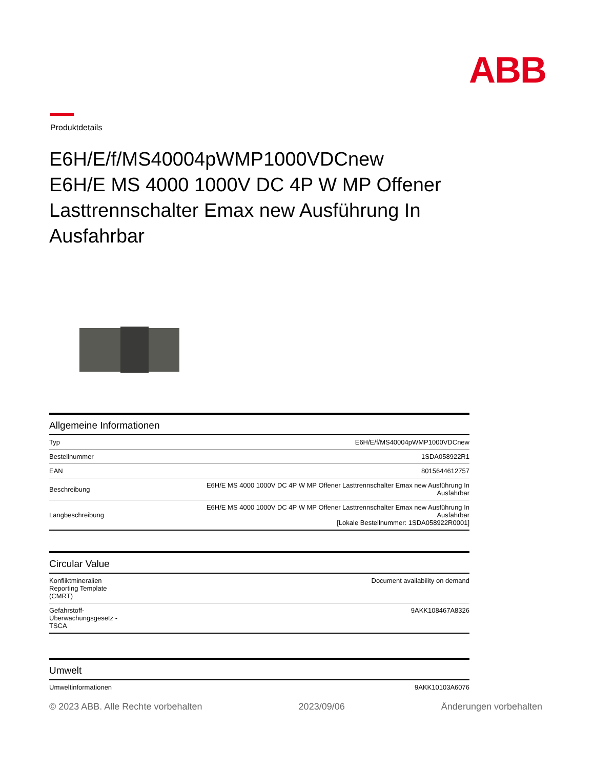ABB
Produktdetails
E6H/E/f/MS40004pWMP1000VDCnew
E6H/E MS 4000 1000V DC 4P W MP Offener Lasttrennschalter Emax new Ausführung In Ausfahrbar
Allgemeine Informationen
| Typ | E6H/E/f/MS40004pWMP1000VDCnew |
| Bestellnummer | 1SDA058922R1 |
| EAN | 8015644612757 |
| Beschreibung | E6H/E MS 4000 1000V DC 4P W MP Offener Lasttrennschalter Emax new Ausführung In Ausfahrbar |
| Langbeschreibung | E6H/E MS 4000 1000V DC 4P W MP Offener Lasttrennschalter Emax new Ausführung In Ausfahrbar [Lokale Bestellnummer: 1SDA058922R0001] |
Circular Value
| Konfliktmineralien Reporting Template (CMRT) | Document availability on demand |
| Gefahrstoff- Überwachungsgesetz - TSCA | 9AKK108467A8326 |
Umwelt
| Umweltinformationen | 9AKK10103A6076 |
© 2023 ABB. Alle Rechte vorbehalten 2023/09/06 Änderungen vorbehalten